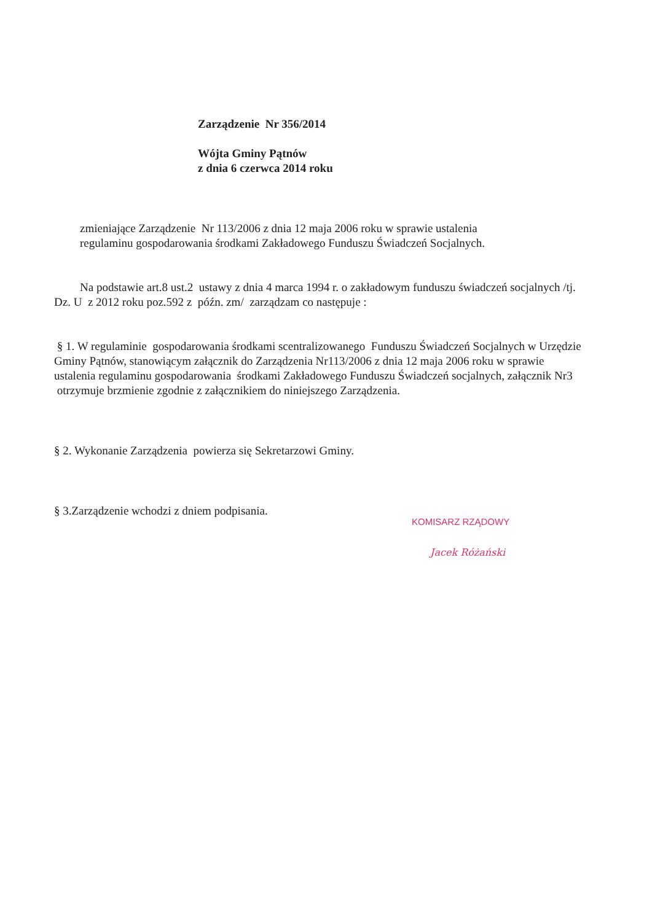Zarządzenie Nr 356/2014
Wójta Gminy Pątnów
z dnia 6 czerwca 2014 roku
zmieniające Zarządzenie Nr 113/2006 z dnia 12 maja 2006 roku w sprawie ustalenia
regulaminu gospodarowania środkami Zakładowego Funduszu Świadczeń Socjalnych.
Na podstawie art.8 ust.2 ustawy z dnia 4 marca 1994 r. o zakładowym funduszu świadczeń socjalnych /tj. Dz. U z 2012 roku poz.592 z późn. zm/ zarządzam co następuje :
§ 1. W regulaminie gospodarowania środkami scentralizowanego Funduszu Świadczeń Socjalnych w Urzędzie Gminy Pątnów, stanowiącym załącznik do Zarządzenia Nr113/2006 z dnia 12 maja 2006 roku w sprawie ustalenia regulaminu gospodarowania środkami Zakładowego Funduszu Świadczeń socjalnych, załącznik Nr3 otrzymuje brzmienie zgodnie z załącznikiem do niniejszego Zarządzenia.
§ 2. Wykonanie Zarządzenia powierza się Sekretarzowi Gminy.
§ 3.Zarządzenie wchodzi z dniem podpisania.
KOMISARZ RZĄDOWY
Jacek Różański